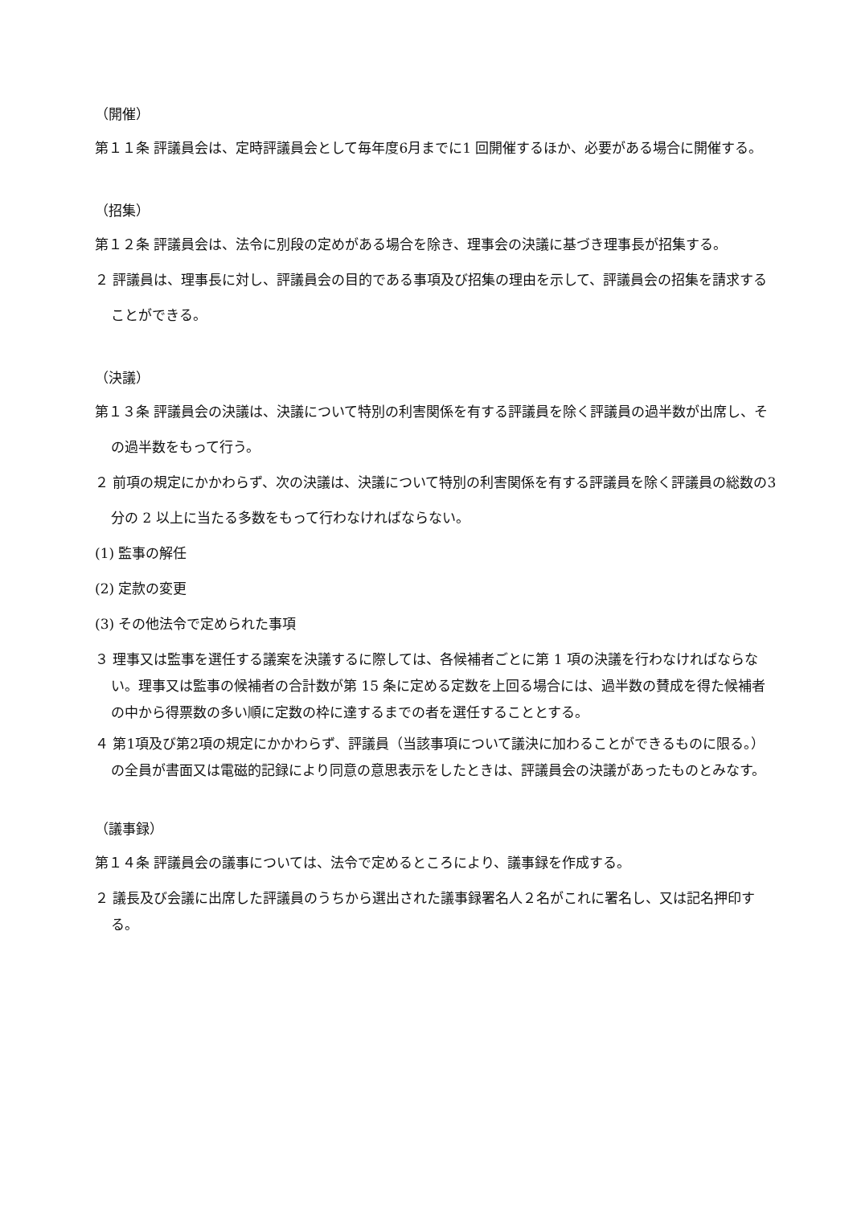（開催）
第１１条 評議員会は、定時評議員会として毎年度6月までに1 回開催するほか、必要がある場合に開催する。
（招集）
第１２条 評議員会は、法令に別段の定めがある場合を除き、理事会の決議に基づき理事長が招集する。
２ 評議員は、理事長に対し、評議員会の目的である事項及び招集の理由を示して、評議員会の招集を請求することができる。
（決議）
第１３条 評議員会の決議は、決議について特別の利害関係を有する評議員を除く評議員の過半数が出席し、その過半数をもって行う。
２ 前項の規定にかかわらず、次の決議は、決議について特別の利害関係を有する評議員を除く評議員の総数の3 分の 2 以上に当たる多数をもって行わなければならない。
(1) 監事の解任
(2) 定款の変更
(3) その他法令で定められた事項
３ 理事又は監事を選任する議案を決議するに際しては、各候補者ごとに第 1 項の決議を行わなければならない。理事又は監事の候補者の合計数が第 15 条に定める定数を上回る場合には、過半数の賛成を得た候補者の中から得票数の多い順に定数の枠に達するまでの者を選任することとする。
４ 第1項及び第2項の規定にかかわらず、評議員（当該事項について議決に加わることができるものに限る。）の全員が書面又は電磁的記録により同意の意思表示をしたときは、評議員会の決議があったものとみなす。
（議事録）
第１４条 評議員会の議事については、法令で定めるところにより、議事録を作成する。
２ 議長及び会議に出席した評議員のうちから選出された議事録署名人２名がこれに署名し、又は記名押印する。